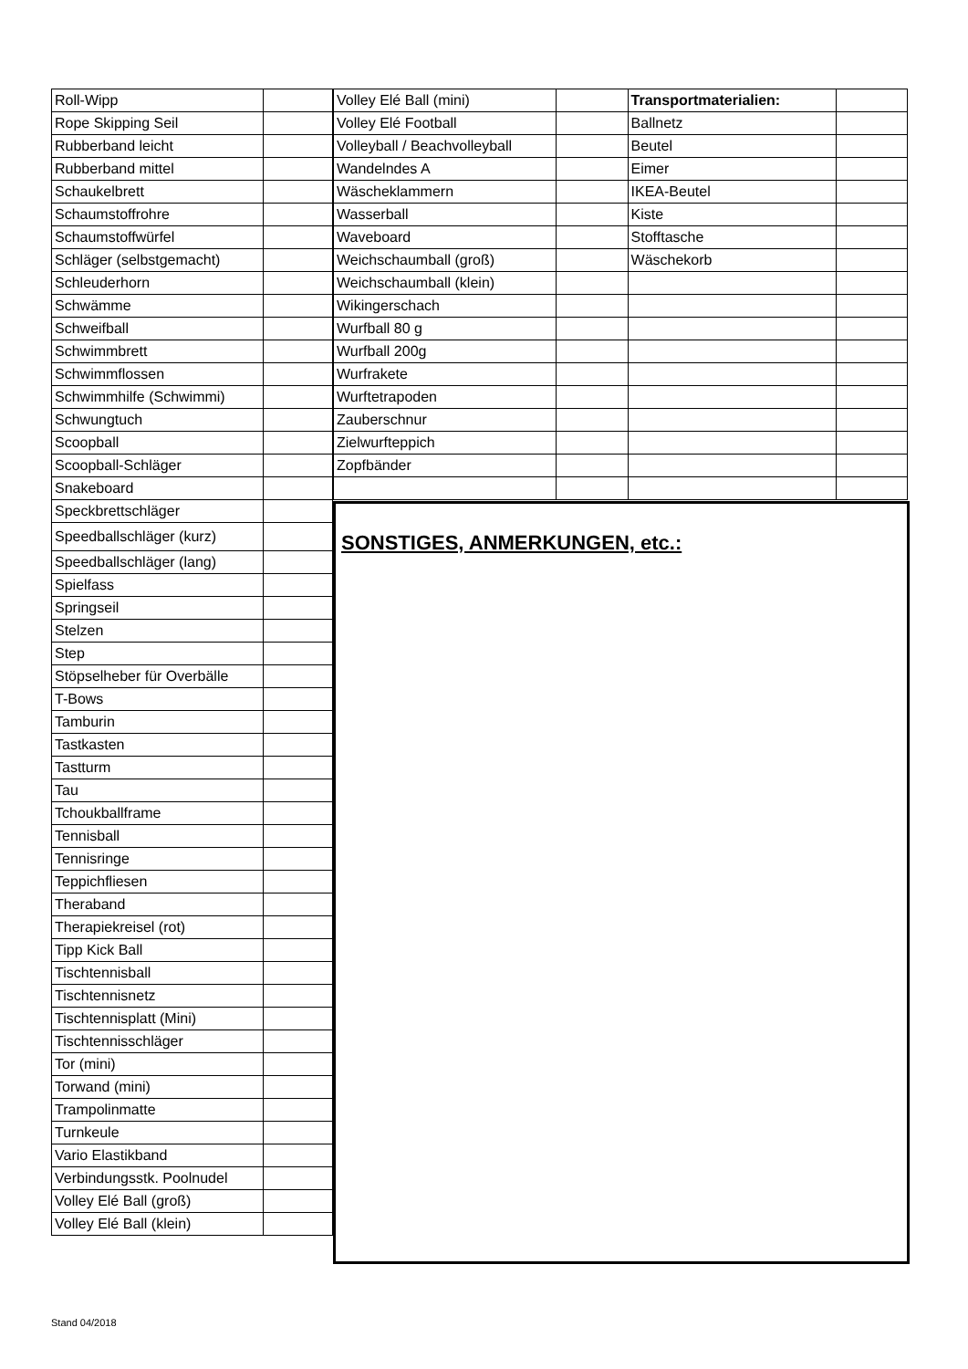| Roll-Wipp | |
| Rope Skipping Seil | |
| Rubberband leicht | |
| Rubberband mittel | |
| Schaukelbrett | |
| Schaumstoffrohre | |
| Schaumstoffwürfel | |
| Schläger (selbstgemacht) | |
| Schleuderhorn | |
| Schwämme | |
| Schweifball | |
| Schwimmbrett | |
| Schwimmflossen | |
| Schwimmhilfe (Schwimmi) | |
| Schwungtuch | |
| Scoopball | |
| Scoopball-Schläger | |
| Snakeboard | |
| Speckbrettschläger | |
| Speedballschläger (kurz) | |
| Speedballschläger (lang) | |
| Spielfass | |
| Springseil | |
| Stelzen | |
| Step | |
| Stöpselheber für Overbälle | |
| T-Bows | |
| Tamburin | |
| Tastkasten | |
| Tastturm | |
| Tau | |
| Tchoukballframe | |
| Tennisball | |
| Tennisringe | |
| Teppichfliesen | |
| Theraband | |
| Therapiekreisel (rot) | |
| Tipp Kick Ball | |
| Tischtennisball | |
| Tischtennisnetz | |
| Tischtennisplatt (Mini) | |
| Tischtennisschläger | |
| Tor (mini) | |
| Torwand (mini) | |
| Trampolinmatte | |
| Turnkeule | |
| Vario Elastikband | |
| Verbindungsstk. Poolnudel | |
| Volley Elé Ball (groß) | |
| Volley Elé Ball (klein) | |
| Volley Elé Ball (mini) | | Transportmaterialien: | |
| Volley Elé Football | | Ballnetz | |
| Volleyball / Beachvolleyball | | Beutel | |
| Wandelndes A | | Eimer | |
| Wäscheklammern | | IKEA-Beutel | |
| Wasserball | | Kiste | |
| Waveboard | | Stofftasche | |
| Weichschaumball (groß) | | Wäschekorb | |
| Weichschaumball (klein) | | | |
| Wikingerschach | | | |
| Wurfball 80 g | | | |
| Wurfball 200g | | | |
| Wurfrakete | | | |
| Wurftetrapoden | | | |
| Zauberschnur | | | |
| Zielwurfteppich | | | |
| Zopfbänder | | | |
SONSTIGES, ANMERKUNGEN, etc.:
Stand 04/2018